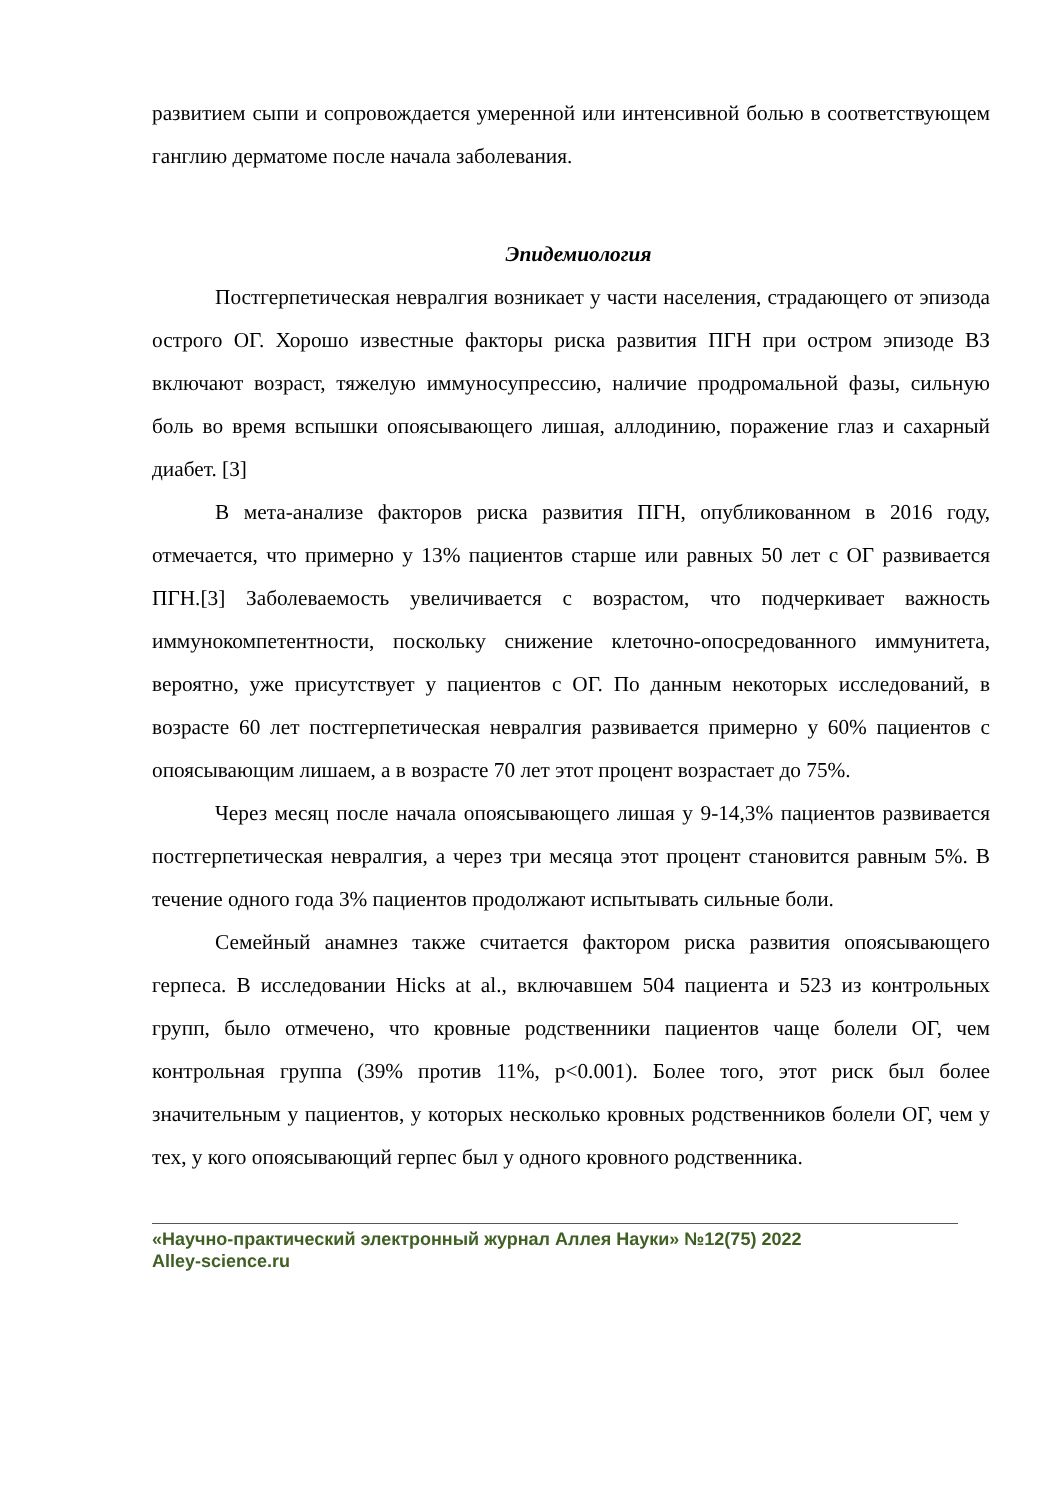развитием сыпи и сопровождается умеренной или интенсивной болью в соответствующем ганглию дерматоме после начала заболевания.
Эпидемиология
Постгерпетическая невралгия возникает у части населения, страдающего от эпизода острого ОГ. Хорошо известные факторы риска развития ПГН при остром эпизоде ВЗ включают возраст, тяжелую иммуносупрессию, наличие продромальной фазы, сильную боль во время вспышки опоясывающего лишая, аллодинию, поражение глаз и сахарный диабет. [3]
В мета-анализе факторов риска развития ПГН, опубликованном в 2016 году, отмечается, что примерно у 13% пациентов старше или равных 50 лет с ОГ развивается ПГН.[3] Заболеваемость увеличивается с возрастом, что подчеркивает важность иммунокомпетентности, поскольку снижение клеточно-опосредованного иммунитета, вероятно, уже присутствует у пациентов с ОГ. По данным некоторых исследований, в возрасте 60 лет постгерпетическая невралгия развивается примерно у 60% пациентов с опоясывающим лишаем, а в возрасте 70 лет этот процент возрастает до 75%.
Через месяц после начала опоясывающего лишая у 9-14,3% пациентов развивается постгерпетическая невралгия, а через три месяца этот процент становится равным 5%. В течение одного года 3% пациентов продолжают испытывать сильные боли.
Семейный анамнез также считается фактором риска развития опоясывающего герпеса. В исследовании Hicks at al., включавшем 504 пациента и 523 из контрольных групп, было отмечено, что кровные родственники пациентов чаще болели ОГ, чем контрольная группа (39% против 11%, p<0.001). Более того, этот риск был более значительным у пациентов, у которых несколько кровных родственников болели ОГ, чем у тех, у кого опоясывающий герпес был у одного кровного родственника.
«Научно-практический электронный журнал Аллея Науки» №12(75) 2022
Alley-science.ru